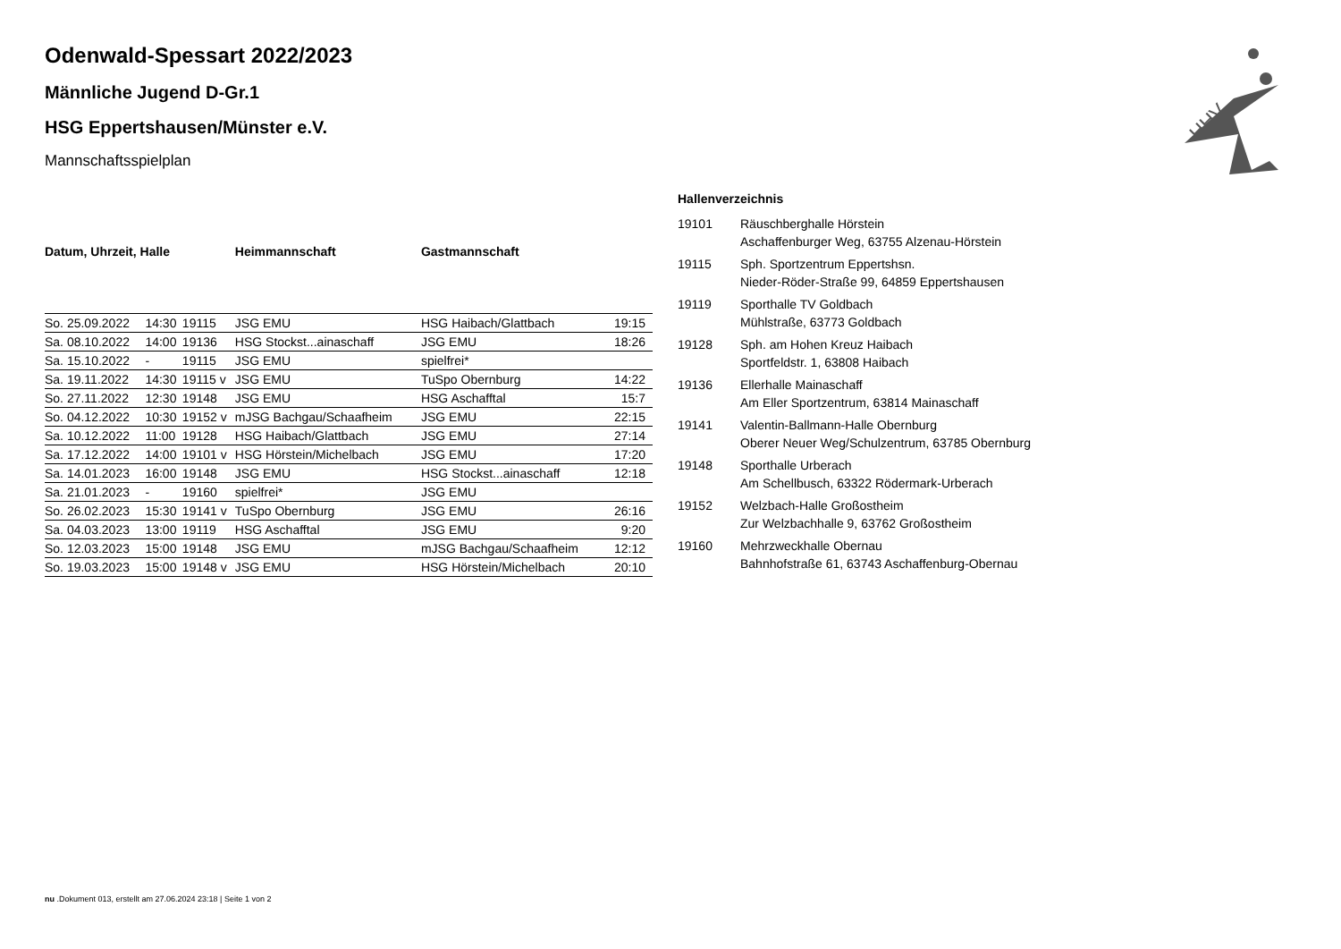HHV
Odenwald-Spessart 2022/2023
Männliche Jugend D-Gr.1
HSG Eppertshausen/Münster e.V.
Mannschaftsspielplan
| Datum, Uhrzeit, Halle | | | Heimmannschaft | Gastmannschaft | |
| --- | --- | --- | --- | --- | --- |
| So. 25.09.2022 | 14:30 | 19115 | JSG EMU | HSG Haibach/Glattbach | 19:15 |
| Sa. 08.10.2022 | 14:00 | 19136 | HSG Stockst...ainaschaff | JSG EMU | 18:26 |
| Sa. 15.10.2022 | - | 19115 | JSG EMU | spielfrei* | |
| Sa. 19.11.2022 | 14:30 | 19115 v | JSG EMU | TuSpo Obernburg | 14:22 |
| So. 27.11.2022 | 12:30 | 19148 | JSG EMU | HSG Aschafftal | 15:7 |
| So. 04.12.2022 | 10:30 | 19152 v | mJSG Bachgau/Schaafheim | JSG EMU | 22:15 |
| Sa. 10.12.2022 | 11:00 | 19128 | HSG Haibach/Glattbach | JSG EMU | 27:14 |
| Sa. 17.12.2022 | 14:00 | 19101 v | HSG Hörstein/Michelbach | JSG EMU | 17:20 |
| Sa. 14.01.2023 | 16:00 | 19148 | JSG EMU | HSG Stockst...ainaschaff | 12:18 |
| Sa. 21.01.2023 | - | 19160 | spielfrei* | JSG EMU | |
| So. 26.02.2023 | 15:30 | 19141 v | TuSpo Obernburg | JSG EMU | 26:16 |
| Sa. 04.03.2023 | 13:00 | 19119 | HSG Aschafftal | JSG EMU | 9:20 |
| So. 12.03.2023 | 15:00 | 19148 | JSG EMU | mJSG Bachgau/Schaafheim | 12:12 |
| So. 19.03.2023 | 15:00 | 19148 v | JSG EMU | HSG Hörstein/Michelbach | 20:10 |
Hallenverzeichnis
| 19101 | Räuschberghalle Hörstein Aschaffenburger Weg, 63755 Alzenau-Hörstein |
| 19115 | Sph. Sportzentrum Eppertshsn. Nieder-Röder-Straße 99, 64859 Eppertshausen |
| 19119 | Sporthalle TV Goldbach Mühlstraße, 63773 Goldbach |
| 19128 | Sph. am Hohen Kreuz Haibach Sportfeldstr. 1, 63808 Haibach |
| 19136 | Ellerhalle Mainaschaff Am Eller Sportzentrum, 63814 Mainaschaff |
| 19141 | Valentin-Ballmann-Halle Obernburg Oberer Neuer Weg/Schulzentrum, 63785 Obernburg |
| 19148 | Sporthalle Urberach Am Schellbusch, 63322 Rödermark-Urberach |
| 19152 | Welzbach-Halle Großostheim Zur Welzbachhalle 9, 63762 Großostheim |
| 19160 | Mehrzweckhalle Obernau Bahnhofstraße 61, 63743 Aschaffenburg-Obernau |
nu .Dokument 013, erstellt am 27.06.2024 23:18 | Seite 1 von 2